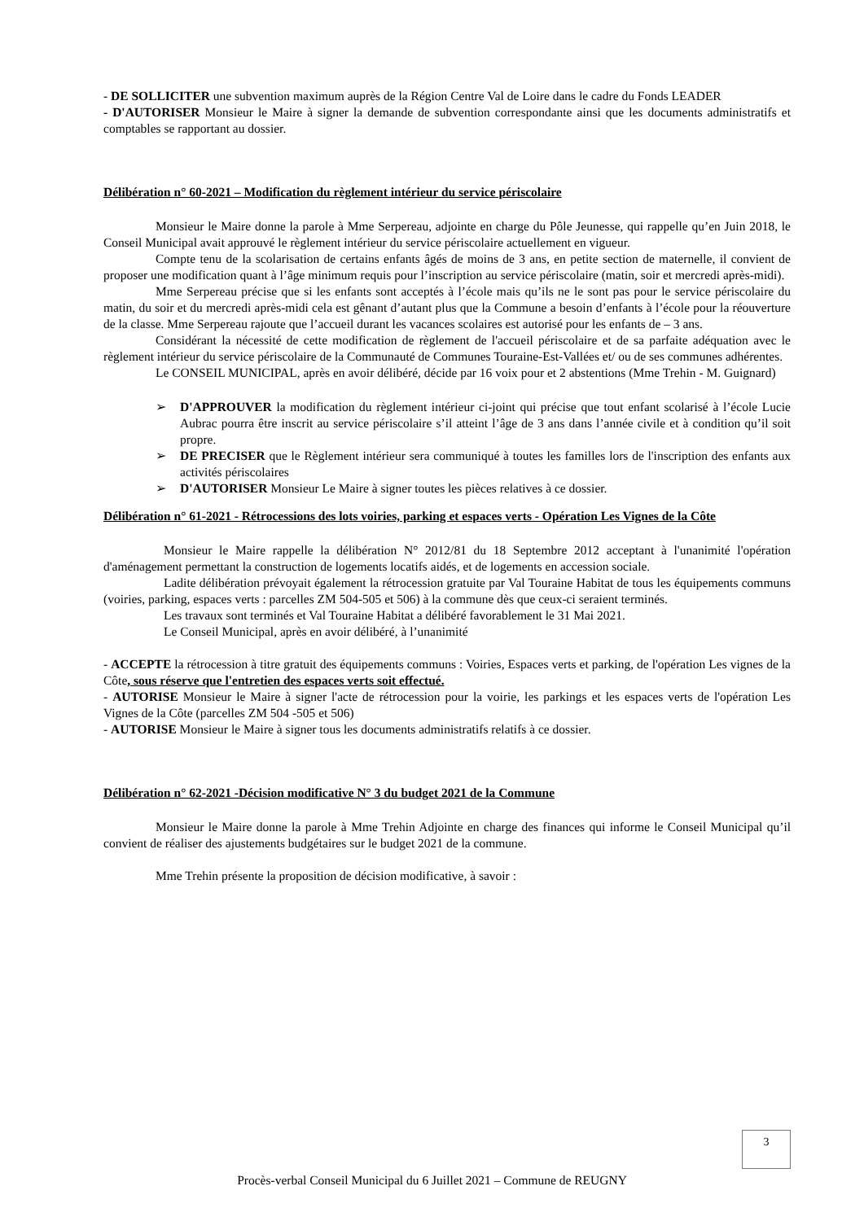- DE SOLLICITER une subvention maximum auprès de la Région Centre Val de Loire dans le cadre du Fonds LEADER
- D'AUTORISER Monsieur le Maire à signer la demande de subvention correspondante ainsi que les documents administratifs et comptables se rapportant au dossier.
Délibération n° 60-2021 – Modification du règlement intérieur du service périscolaire
Monsieur le Maire donne la parole à Mme Serpereau, adjointe en charge du Pôle Jeunesse, qui rappelle qu’en Juin 2018, le Conseil Municipal avait approuvé le règlement intérieur du service périscolaire actuellement en vigueur.
Compte tenu de la scolarisation de certains enfants âgés de moins de 3 ans, en petite section de maternelle, il convient de proposer une modification quant à l’âge minimum requis pour l’inscription au service périscolaire (matin, soir et mercredi après-midi).
Mme Serpereau précise que si les enfants sont acceptés à l’école mais qu’ils ne le sont pas pour le service périscolaire du matin, du soir et du mercredi après-midi cela est gênant d’autant plus que la Commune a besoin d’enfants à l’école pour la réouverture de la classe. Mme Serpereau rajoute que l’accueil durant les vacances scolaires est autorisé pour les enfants de – 3 ans.
Considérant la nécessité de cette modification de règlement de l'accueil périscolaire et de sa parfaite adéquation avec le règlement intérieur du service périscolaire de la Communauté de Communes Touraine-Est-Vallées et/ ou de ses communes adhérentes.
Le CONSEIL MUNICIPAL, après en avoir délibéré, décide par 16 voix pour et 2 abstentions (Mme Trehin - M. Guignard)
➢ D'APPROUVER la modification du règlement intérieur ci-joint qui précise que tout enfant scolarisé à l’école Lucie Aubrac pourra être inscrit au service périscolaire s’il atteint l’âge de 3 ans dans l’année civile et à condition qu’il soit propre.
➢ DE PRECISER que le Règlement intérieur sera communiqué à toutes les familles lors de l'inscription des enfants aux activités périscolaires
➢ D'AUTORISER Monsieur Le Maire à signer toutes les pièces relatives à ce dossier.
Délibération n° 61-2021 - Rétrocessions des lots voiries, parking et espaces verts - Opération Les Vignes de la Côte
Monsieur le Maire rappelle la délibération N° 2012/81 du 18 Septembre 2012 acceptant à l'unanimité l'opération d'aménagement permettant la construction de logements locatifs aidés, et de logements en accession sociale.
Ladite délibération prévoyait également la rétrocession gratuite par Val Touraine Habitat de tous les équipements communs (voiries, parking, espaces verts : parcelles ZM 504-505 et 506) à la commune dès que ceux-ci seraient terminés.
Les travaux sont terminés et Val Touraine Habitat a délibéré favorablement le 31 Mai 2021.
Le Conseil Municipal, après en avoir délibéré, à l’unanimité
- ACCEPTE la rétrocession à titre gratuit des équipements communs : Voiries, Espaces verts et parking, de l'opération Les vignes de la Côte, sous réserve que l'entretien des espaces verts soit effectué.
- AUTORISE Monsieur le Maire à signer l'acte de rétrocession pour la voirie, les parkings et les espaces verts de l'opération Les Vignes de la Côte (parcelles ZM 504 -505 et 506)
- AUTORISE Monsieur le Maire à signer tous les documents administratifs relatifs à ce dossier.
Délibération n° 62-2021 -Décision modificative N° 3 du budget 2021 de la Commune
Monsieur le Maire donne la parole à Mme Trehin Adjointe en charge des finances qui informe le Conseil Municipal qu’il convient de réaliser des ajustements budgétaires sur le budget 2021 de la commune.
Mme Trehin présente la proposition de décision modificative, à savoir :
3
Procès-verbal Conseil Municipal du 6 Juillet 2021 – Commune de REUGNY